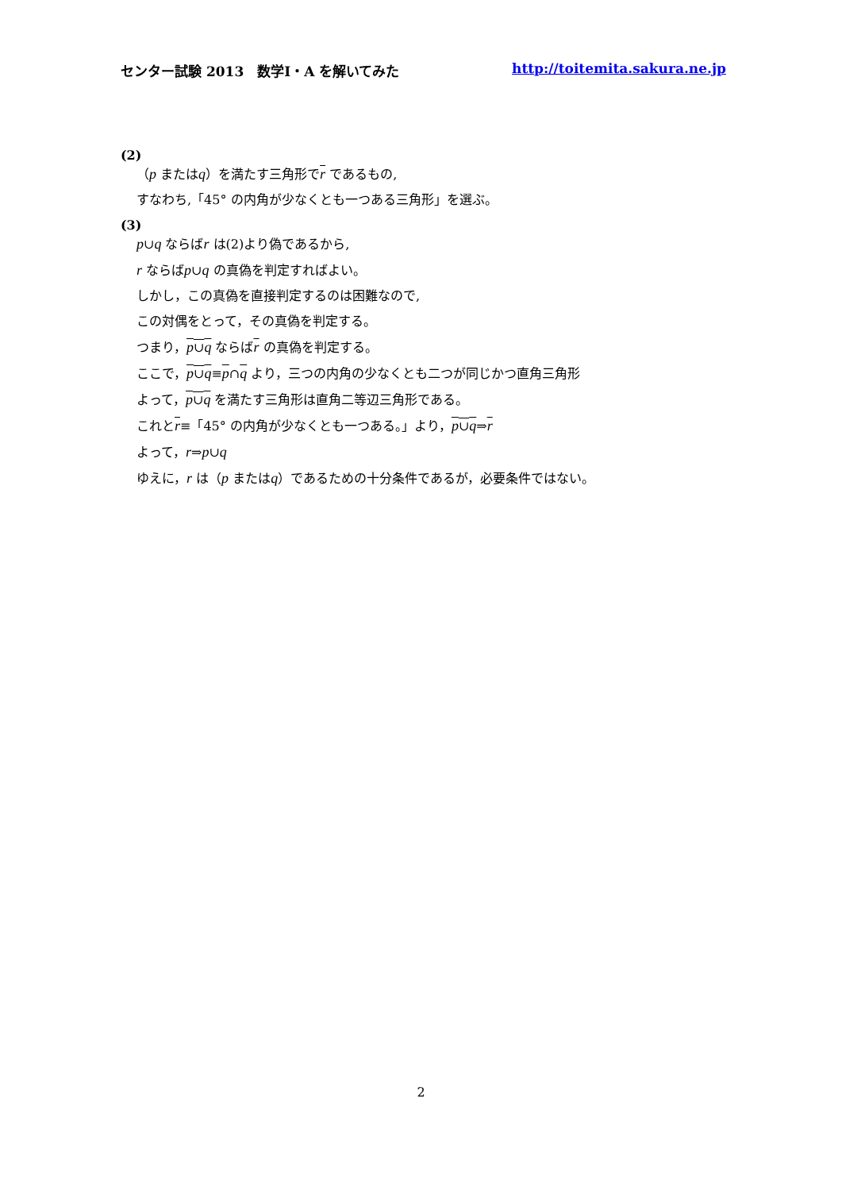センター試験 2013　数学Ⅰ・A を解いてみた http://toitemita.sakura.ne.jp
(2)
（p またはq）を満たす三角形でr であるもの,
すなわち,「45° の内角が少なくとも一つある三角形」を選ぶ。
(3)
p∪q ならばr は(2)より偽であるから,
r ならばp∪q の真偽を判定すればよい。
しかし，この真偽を直接判定するのは困難なので,
この対偶をとって，その真偽を判定する。
つまり，p∪q ならばr の真偽を判定する。
ここで，p∪q≡p∩q より，三つの内角の少なくとも二つが同じかつ直角三角形
よって，p∪q を満たす三角形は直角二等辺三角形である。
これとr≡「45° の内角が少なくとも一つある。」より，p∪q⇒r
よって，r⇒p∪q
ゆえに，r は（p またはq）であるための十分条件であるが，必要条件ではない。
2